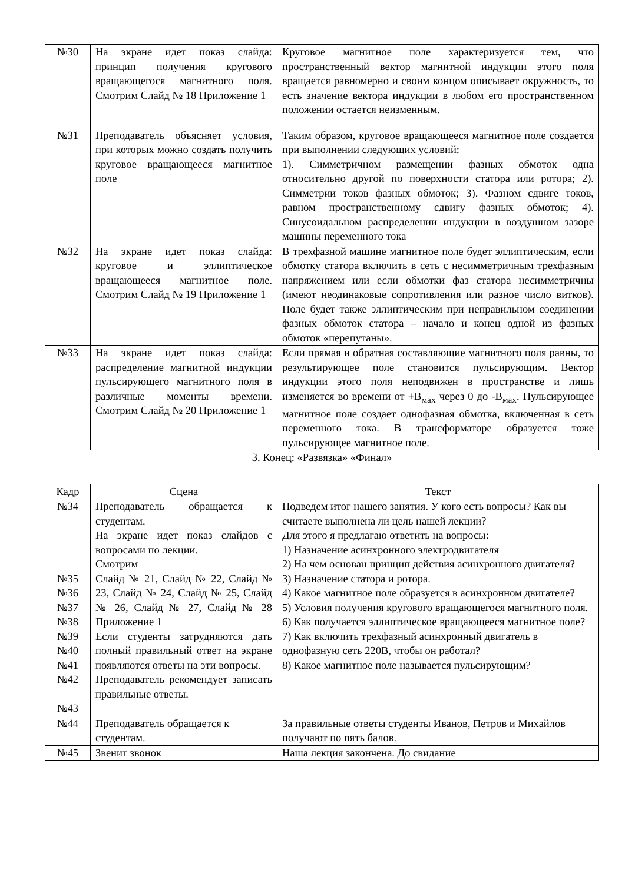| №30 | На экране идет показ слайда: принцип получения кругового вращающегося магнитного поля. Смотрим Слайд № 18 Приложение 1 | Круговое магнитное поле характеризуется тем, что пространственный вектор магнитной индукции этого поля вращается равномерно и своим концом описывает окружность, то есть значение вектора индукции в любом его пространственном положении остается неизменным. |
| №31 | Преподаватель объясняет условия, при которых можно создать получить круговое вращающееся магнитное поле | Таким образом, круговое вращающееся магнитное поле создается при выполнении следующих условий: 1). Симметричном размещении фазных обмоток одна относительно другой по поверхности статора или ротора; 2). Симметрии токов фазных обмоток; 3). Фазном сдвиге токов, равном пространственному сдвигу фазных обмоток; 4). Синусоидальном распределении индукции в воздушном зазоре машины переменного тока |
| №32 | На экране идет показ слайда: круговое и эллиптическое вращающееся магнитное поле. Смотрим Слайд № 19 Приложение 1 | В трехфазной машине магнитное поле будет эллиптическим, если обмотку статора включить в сеть с несимметричным трехфазным напряжением или если обмотки фаз статора несимметричны (имеют неодинаковые сопротивления или разное число витков). Поле будет также эллиптическим при неправильном соединении фазных обмоток статора – начало и конец одной из фазных обмоток «перепутаны». |
| №33 | На экране идет показ слайда: распределение магнитной индукции пульсирующего магнитного поля в различные моменты времени. Смотрим Слайд № 20 Приложение 1 | Если прямая и обратная составляющие магнитного поля равны, то результирующее поле становится пульсирующим. Вектор индукции этого поля неподвижен в пространстве и лишь изменяется во времени от +B<sub>мах</sub> через 0 до -B<sub>мах</sub>. Пульсирующее магнитное поле создает однофазная обмотка, включенная в сеть переменного тока. В трансформаторе образуется тоже пульсирующее магнитное поле. |
3. Конец: «Развязка» «Финал»
| Кадр | Сцена | Текст |
| --- | --- | --- |
| №34 №35 №36 №37 №38 №39 №40 №41 №42 №43 | Преподаватель обращается к студентам. На экране идет показ слайдов с вопросами по лекции. Смотрим Слайд № 21, Слайд № 22, Слайд № 23, Слайд № 24, Слайд № 25, Слайд № 26, Слайд № 27, Слайд № 28 Приложение 1 Если студенты затрудняются дать полный правильный ответ на экране появляются ответы на эти вопросы. Преподаватель рекомендует записать правильные ответы. | Подведем итог нашего занятия. У кого есть вопросы? Как вы считаете выполнена ли цель нашей лекции? Для этого я предлагаю ответить на вопросы: 1) Назначение асинхронного электродвигателя 2) На чем основан принцип действия асинхронного двигателя? 3) Назначение статора и ротора. 4) Какое магнитное поле образуется в асинхронном двигателе? 5) Условия получения кругового вращающегося магнитного поля. 6) Как получается эллиптическое вращающееся магнитное поле? 7) Как включить трехфазный асинхронный двигатель в однофазную сеть 220В, чтобы он работал? 8) Какое магнитное поле называется пульсирующим? |
| №44 | Преподаватель обращается к студентам. | За правильные ответы студенты Иванов, Петров и Михайлов получают по пять балов. |
| №45 | Звенит звонок | Наша лекция закончена. До свидание |